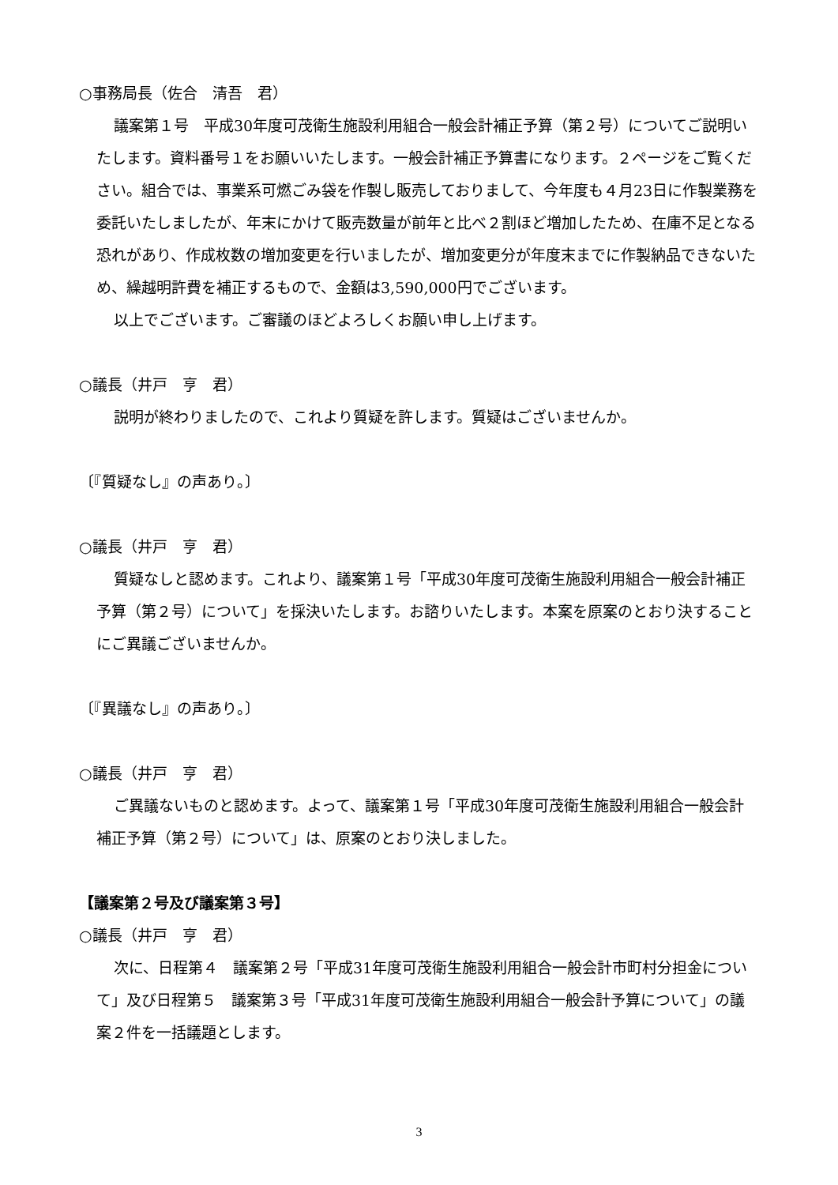○事務局長（佐合　清吾　君）
議案第１号　平成30年度可茂衛生施設利用組合一般会計補正予算（第２号）についてご説明いたします。資料番号１をお願いいたします。一般会計補正予算書になります。２ページをご覧ください。組合では、事業系可燃ごみ袋を作製し販売しておりまして、今年度も４月23日に作製業務を委託いたしましたが、年末にかけて販売数量が前年と比べ２割ほど増加したため、在庫不足となる恐れがあり、作成枚数の増加変更を行いましたが、増加変更分が年度末までに作製納品できないため、繰越明許費を補正するもので、金額は3,590,000円でございます。
以上でございます。ご審議のほどよろしくお願い申し上げます。
○議長（井戸　亨　君）
説明が終わりましたので、これより質疑を許します。質疑はございませんか。
〔『質疑なし』の声あり。〕
○議長（井戸　亨　君）
質疑なしと認めます。これより、議案第１号「平成30年度可茂衛生施設利用組合一般会計補正予算（第２号）について」を採決いたします。お諮りいたします。本案を原案のとおり決することにご異議ございませんか。
〔『異議なし』の声あり。〕
○議長（井戸　亨　君）
ご異議ないものと認めます。よって、議案第１号「平成30年度可茂衛生施設利用組合一般会計補正予算（第２号）について」は、原案のとおり決しました。
【議案第２号及び議案第３号】
○議長（井戸　亨　君）
次に、日程第４　議案第２号「平成31年度可茂衛生施設利用組合一般会計市町村分担金について」及び日程第５　議案第３号「平成31年度可茂衛生施設利用組合一般会計予算について」の議案２件を一括議題とします。
3